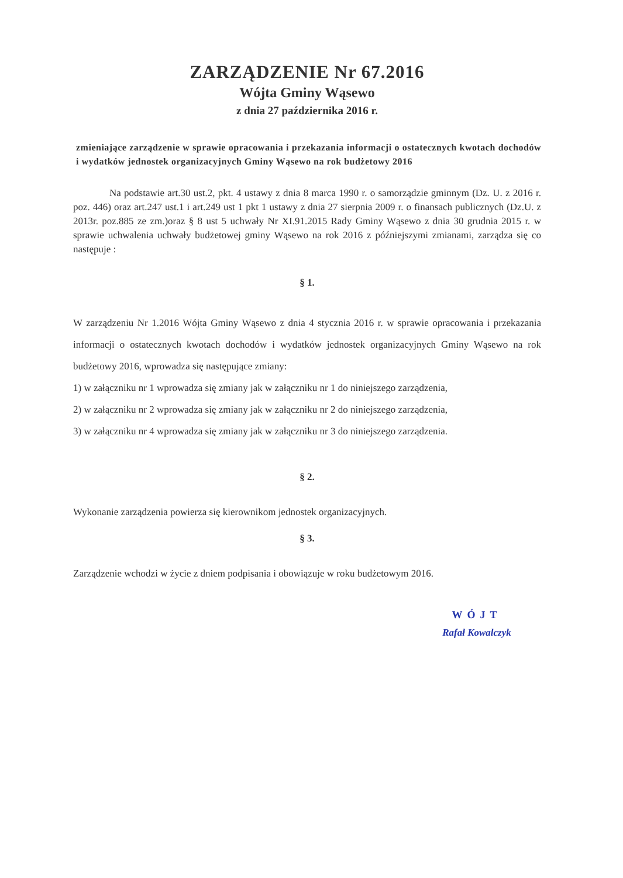ZARZĄDZENIE Nr 67.2016
Wójta Gminy Wąsewo
z dnia 27 października 2016 r.
zmieniające zarządzenie w sprawie opracowania i przekazania informacji o ostatecznych kwotach dochodów i wydatków jednostek organizacyjnych Gminy Wąsewo na rok budżetowy 2016
Na podstawie art.30 ust.2, pkt. 4 ustawy z dnia 8 marca 1990 r. o samorządzie gminnym (Dz. U. z 2016 r. poz. 446) oraz art.247 ust.1 i art.249 ust 1 pkt 1 ustawy z dnia 27 sierpnia 2009 r. o finansach publicznych (Dz.U. z 2013r. poz.885 ze zm.)oraz § 8 ust 5 uchwały Nr XI.91.2015 Rady Gminy Wąsewo z dnia 30 grudnia 2015 r. w sprawie uchwalenia uchwały budżetowej gminy Wąsewo na rok 2016 z późniejszymi zmianami, zarządza się co następuje :
§ 1.
W zarządzeniu Nr 1.2016 Wójta Gminy Wąsewo z dnia 4 stycznia 2016 r. w sprawie opracowania i przekazania informacji o ostatecznych kwotach dochodów i wydatków jednostek organizacyjnych Gminy Wąsewo na rok budżetowy 2016, wprowadza się następujące zmiany:
1) w załączniku nr 1 wprowadza się zmiany jak w załączniku nr 1 do niniejszego zarządzenia,
2) w załączniku nr 2 wprowadza się zmiany jak w załączniku nr 2 do niniejszego zarządzenia,
3) w załączniku nr 4 wprowadza się zmiany jak w załączniku nr 3 do niniejszego zarządzenia.
§ 2.
Wykonanie zarządzenia powierza się kierownikom jednostek organizacyjnych.
§ 3.
Zarządzenie wchodzi w życie z dniem podpisania i obowiązuje w roku budżetowym 2016.
WÓJT
Rafał Kowalczyk